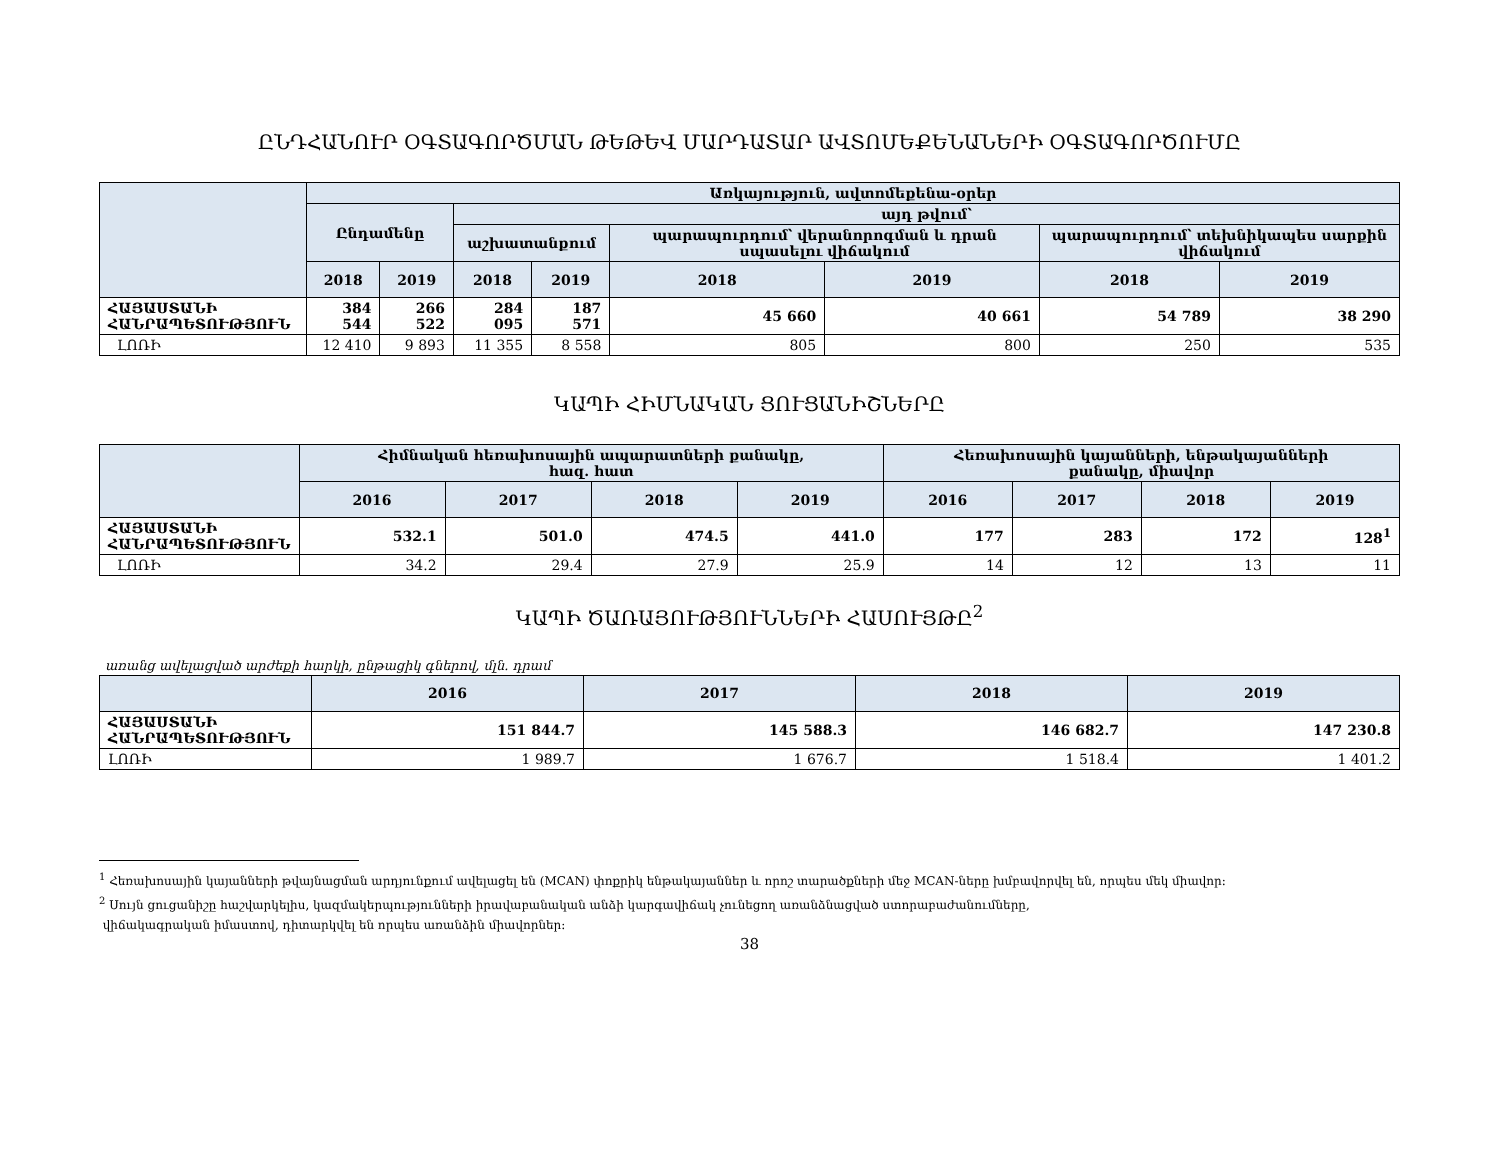ԸՆԴՀԱՆՈՒՐ ՕԳՏԱԳՈՐԾՄԱՆ ԹԵԹԵՎ ՄԱՐԴԱՏԱՐ ԱՎՏՈՄԵՔԵՆԱՆԵՐԻ ՕԳՏԱԳՈՐԾՈՒՄԸ
| | Առկայություն, ավտոմեքենա-օրեր | | | | | | | |
| --- | --- | --- | --- | --- | --- | --- | --- | --- |
| | Ընդամենը | | այդ թվում՝ | | | | | |
| | | | աշխատանքում | | պարապուրդում՝ վերանորոգման և դրան սպասելու վիճակում | | պարապուրդում՝ տեխնիկապես սարքին վիճակում | |
| | 2018 | 2019 | 2018 | 2019 | 2018 | 2019 | 2018 | 2019 |
| ՀԱՅԱՍՏԱՆԻ ՀԱՆՐԱՊԵՏՈՒԹՅՈՒՆ | 384 544 | 266 522 | 284 095 | 187 571 | 45 660 | 40 661 | 54 789 | 38 290 |
| ԼՈՌԻ | 12 410 | 9 893 | 11 355 | 8 558 | 805 | 800 | 250 | 535 |
ԿԱՊԻ ՀԻՄՆԱԿԱՆ ՑՈՒՑԱՆԻՇՆԵՐԸ
| | Հիմնական հեռախոսային ապարատների քանակը, հազ. հատ | | | | Հեռախոսային կայանների, ենթակայանների քանակը, միավոր | | | |
| --- | --- | --- | --- | --- | --- | --- | --- | --- |
| | 2016 | 2017 | 2018 | 2019 | 2016 | 2017 | 2018 | 2019 |
| ՀԱՅԱՍՏԱՆԻ ՀԱՆՐԱՊԵՏՈՒԹՅՈՒՆ | 532.1 | 501.0 | 474.5 | 441.0 | 177 | 283 | 172 | 128<sup>1</sup> |
| ԼՈՌԻ | 34.2 | 29.4 | 27.9 | 25.9 | 14 | 12 | 13 | 11 |
ԿԱՊԻ ԾԱՌԱՅՈՒԹՅՈՒՆՆԵՐԻ ՀԱՍՈՒՅԹԸ<sup>2</sup>
առանց ավելացված արժեքի հարկի, ընթացիկ գներով, մլն. դրամ
| | 2016 | 2017 | 2018 | 2019 |
| --- | --- | --- | --- | --- |
| ՀԱՅԱՍՏԱՆԻ ՀԱՆՐԱՊԵՏՈՒԹՅՈՒՆ | 151 844.7 | 145 588.3 | 146 682.7 | 147 230.8 |
| ԼՈՌԻ | 1 989.7 | 1 676.7 | 1 518.4 | 1 401.2 |
<sup>1</sup> Հեռախոսային կայանների թվայնացման արդյունքում ավելացել են (MCAN) փոքրիկ ենթակայաններ և որոշ տարածքների մեջ MCAN-ները խմբավորվել են, որպես մեկ միավոր:
<sup>2</sup> Սույն ցուցանիշը հաշվարկելիս, կազմակերպությունների իրավաբանական անձի կարգավիճակ չունեցող առանձնացված ստորաբաժանումները,
վիճակագրական իմաստով, դիտարկվել են որպես առանձին միավորներ:
38